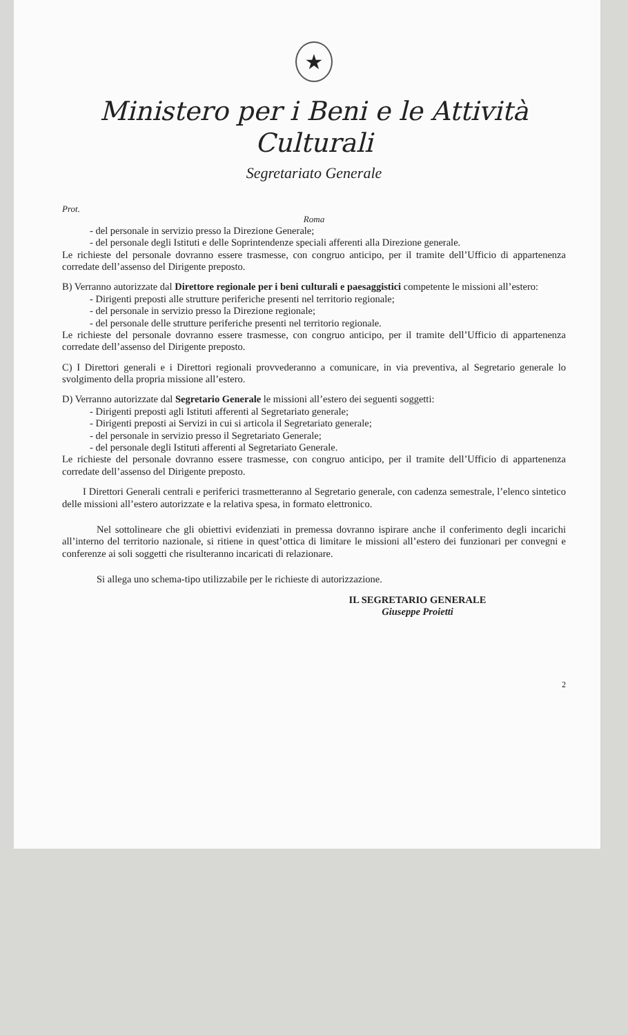★
Ministero per i Beni e le Attività Culturali
Segretariato Generale
Prot.
Roma
- del personale in servizio presso la Direzione Generale;
- del personale degli Istituti e delle Soprintendenze speciali afferenti alla Direzione generale.
Le richieste del personale dovranno essere trasmesse, con congruo anticipo, per il tramite dell’Ufficio di appartenenza corredate dell’assenso del Dirigente preposto.
B) Verranno autorizzate dal Direttore regionale per i beni culturali e paesaggistici competente le missioni all’estero:
- Dirigenti preposti alle strutture periferiche presenti nel territorio regionale;
- del personale in servizio presso la Direzione regionale;
- del personale delle strutture periferiche presenti nel territorio regionale.
Le richieste del personale dovranno essere trasmesse, con congruo anticipo, per il tramite dell’Ufficio di appartenenza corredate dell’assenso del Dirigente preposto.
C) I Direttori generali e i Direttori regionali provvederanno a comunicare, in via preventiva, al Segretario generale lo svolgimento della propria missione all’estero.
D) Verranno autorizzate dal Segretario Generale le missioni all’estero dei seguenti soggetti:
- Dirigenti preposti agli Istituti afferenti al Segretariato generale;
- Dirigenti preposti ai Servizi in cui si articola il Segretariato generale;
- del personale in servizio presso il Segretariato Generale;
- del personale degli Istituti afferenti al Segretariato Generale.
Le richieste del personale dovranno essere trasmesse, con congruo anticipo, per il tramite dell’Ufficio di appartenenza corredate dell’assenso del Dirigente preposto.
I Direttori Generali centrali e periferici trasmetteranno al Segretario generale, con cadenza semestrale, l’elenco sintetico delle missioni all’estero autorizzate e la relativa spesa, in formato elettronico.
Nel sottolineare che gli obiettivi evidenziati in premessa dovranno ispirare anche il conferimento degli incarichi all’interno del territorio nazionale, si ritiene in quest’ottica di limitare le missioni all’estero dei funzionari per convegni e conferenze ai soli soggetti che risulteranno incaricati di relazionare.
Si allega uno schema-tipo utilizzabile per le richieste di autorizzazione.
IL SEGRETARIO GENERALE
Giuseppe Proietti
2